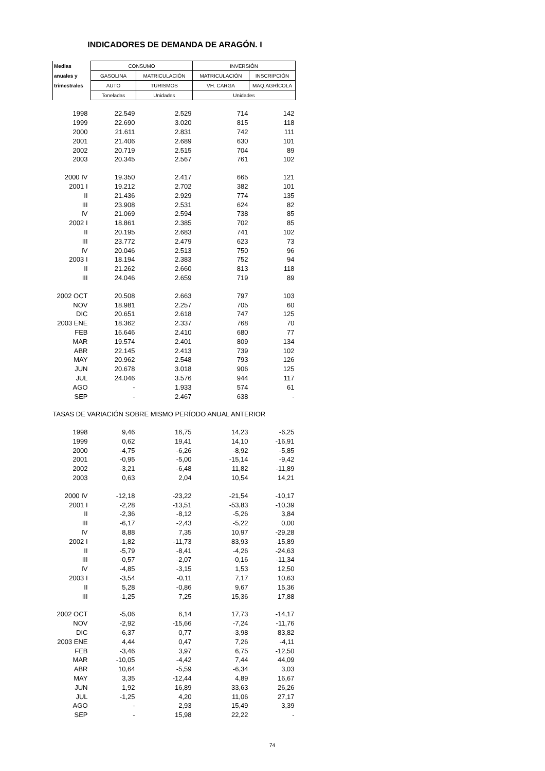INDICADORES DE DEMANDA DE ARAGÓN. I
| Medias | CONSUMO | | INVERSIÓN | |
| --- | --- | --- | --- | --- |
| anuales y | GASOLINA | MATRICULACIÓN | MATRICULACIÓN | INSCRIPCIÓN |
| trimestrales | AUTO | TURISMOS | VH. CARGA | MAQ.AGRÍCOLA |
| | Toneladas | Unidades | Unidades | |
| 1998 | 22.549 | 2.529 | 714 | 142 |
| 1999 | 22.690 | 3.020 | 815 | 118 |
| 2000 | 21.611 | 2.831 | 742 | 111 |
| 2001 | 21.406 | 2.689 | 630 | 101 |
| 2002 | 20.719 | 2.515 | 704 | 89 |
| 2003 | 20.345 | 2.567 | 761 | 102 |
| 2000 IV | 19.350 | 2.417 | 665 | 121 |
| 2001 I | 19.212 | 2.702 | 382 | 101 |
| II | 21.436 | 2.929 | 774 | 135 |
| III | 23.908 | 2.531 | 624 | 82 |
| IV | 21.069 | 2.594 | 738 | 85 |
| 2002 I | 18.861 | 2.385 | 702 | 85 |
| II | 20.195 | 2.683 | 741 | 102 |
| III | 23.772 | 2.479 | 623 | 73 |
| IV | 20.046 | 2.513 | 750 | 96 |
| 2003 I | 18.194 | 2.383 | 752 | 94 |
| II | 21.262 | 2.660 | 813 | 118 |
| III | 24.046 | 2.659 | 719 | 89 |
| 2002 OCT | 20.508 | 2.663 | 797 | 103 |
| NOV | 18.981 | 2.257 | 705 | 60 |
| DIC | 20.651 | 2.618 | 747 | 125 |
| 2003 ENE | 18.362 | 2.337 | 768 | 70 |
| FEB | 16.646 | 2.410 | 680 | 77 |
| MAR | 19.574 | 2.401 | 809 | 134 |
| ABR | 22.145 | 2.413 | 739 | 102 |
| MAY | 20.962 | 2.548 | 793 | 126 |
| JUN | 20.678 | 3.018 | 906 | 125 |
| JUL | 24.046 | 3.576 | 944 | 117 |
| AGO | - | 1.933 | 574 | 61 |
| SEP | - | 2.467 | 638 | - |
| TASAS DE VARIACIÓN SOBRE MISMO PERÍODO ANUAL ANTERIOR | | | | |
| 1998 | 9,46 | 16,75 | 14,23 | -6,25 |
| 1999 | 0,62 | 19,41 | 14,10 | -16,91 |
| 2000 | -4,75 | -6,26 | -8,92 | -5,85 |
| 2001 | -0,95 | -5,00 | -15,14 | -9,42 |
| 2002 | -3,21 | -6,48 | 11,82 | -11,89 |
| 2003 | 0,63 | 2,04 | 10,54 | 14,21 |
| 2000 IV | -12,18 | -23,22 | -21,54 | -10,17 |
| 2001 I | -2,28 | -13,51 | -53,83 | -10,39 |
| II | -2,36 | -8,12 | -5,26 | 3,84 |
| III | -6,17 | -2,43 | -5,22 | 0,00 |
| IV | 8,88 | 7,35 | 10,97 | -29,28 |
| 2002 I | -1,82 | -11,73 | 83,93 | -15,89 |
| II | -5,79 | -8,41 | -4,26 | -24,63 |
| III | -0,57 | -2,07 | -0,16 | -11,34 |
| IV | -4,85 | -3,15 | 1,53 | 12,50 |
| 2003 I | -3,54 | -0,11 | 7,17 | 10,63 |
| II | 5,28 | -0,86 | 9,67 | 15,36 |
| III | -1,25 | 7,25 | 15,36 | 17,88 |
| 2002 OCT | -5,06 | 6,14 | 17,73 | -14,17 |
| NOV | -2,92 | -15,66 | -7,24 | -11,76 |
| DIC | -6,37 | 0,77 | -3,98 | 83,82 |
| 2003 ENE | 4,44 | 0,47 | 7,26 | -4,11 |
| FEB | -3,46 | 3,97 | 6,75 | -12,50 |
| MAR | -10,05 | -4,42 | 7,44 | 44,09 |
| ABR | 10,64 | -5,59 | -6,34 | 3,03 |
| MAY | 3,35 | -12,44 | 4,89 | 16,67 |
| JUN | 1,92 | 16,89 | 33,63 | 26,26 |
| JUL | -1,25 | 4,20 | 11,06 | 27,17 |
| AGO | - | 2,93 | 15,49 | 3,39 |
| SEP | - | 15,98 | 22,22 | - |
74